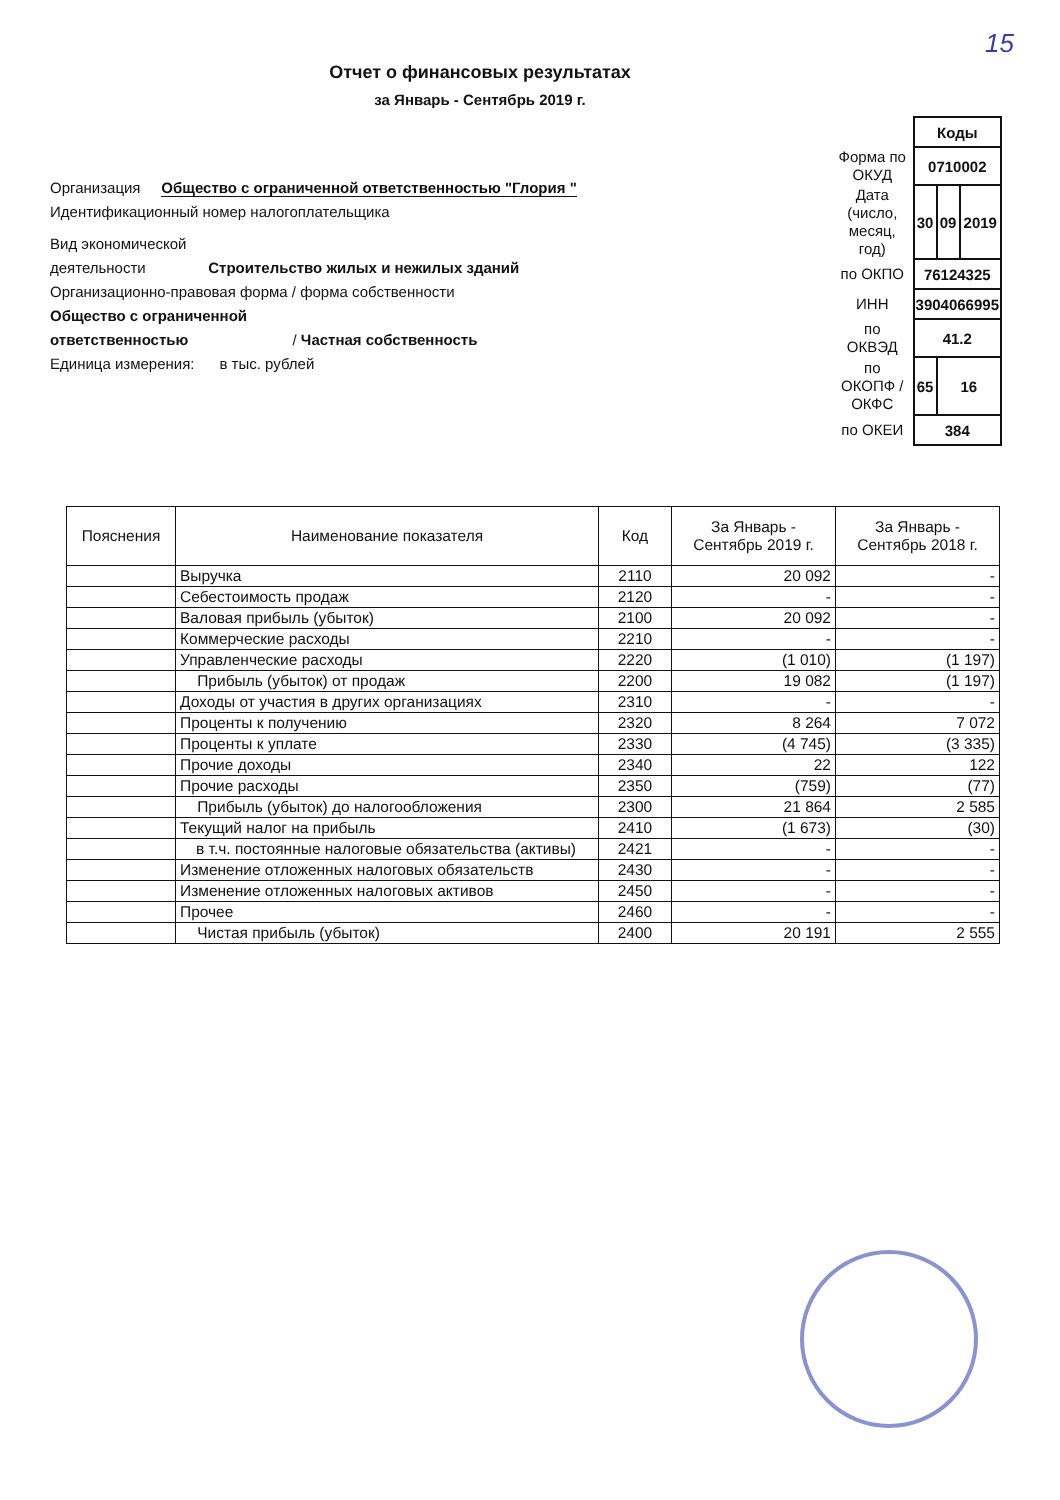15
Отчет о финансовых результатах
за Январь - Сентябрь 2019 г.
Организация Общество с ограниченной ответственностью "Глория "
Идентификационный номер налогоплательщика
Вид экономической
деятельности Строительство жилых и нежилых зданий
Организационно-правовая форма / форма собственности
Общество с ограниченной
ответственностью / Частная собственность
Единица измерения: в тыс. рублей
| | Коды | | |
| Форма по ОКУД | 0710002 | | |
| Дата (число, месяц, год) | 30 | 09 | 2019 |
| по ОКПО | 76124325 | | |
| ИНН | 3904066995 | | |
| по ОКВЭД | 41.2 | | |
| по ОКОПФ / ОКФС | 65 | 16 | |
| по ОКЕИ | 384 | | |
| Пояснения | Наименование показателя | Код | За Январь - Сентябрь 2019 г. | За Январь - Сентябрь 2018 г. |
| --- | --- | --- | --- | --- |
| | Выручка | 2110 | 20 092 | - |
| | Себестоимость продаж | 2120 | - | - |
| | Валовая прибыль (убыток) | 2100 | 20 092 | - |
| | Коммерческие расходы | 2210 | - | - |
| | Управленческие расходы | 2220 | (1 010) | (1 197) |
| | Прибыль (убыток) от продаж | 2200 | 19 082 | (1 197) |
| | Доходы от участия в других организациях | 2310 | - | - |
| | Проценты к получению | 2320 | 8 264 | 7 072 |
| | Проценты к уплате | 2330 | (4 745) | (3 335) |
| | Прочие доходы | 2340 | 22 | 122 |
| | Прочие расходы | 2350 | (759) | (77) |
| | Прибыль (убыток) до налогообложения | 2300 | 21 864 | 2 585 |
| | Текущий налог на прибыль | 2410 | (1 673) | (30) |
| | в т.ч. постоянные налоговые обязательства (активы) | 2421 | - | - |
| | Изменение отложенных налоговых обязательств | 2430 | - | - |
| | Изменение отложенных налоговых активов | 2450 | - | - |
| | Прочее | 2460 | - | - |
| | Чистая прибыль (убыток) | 2400 | 20 191 | 2 555 |